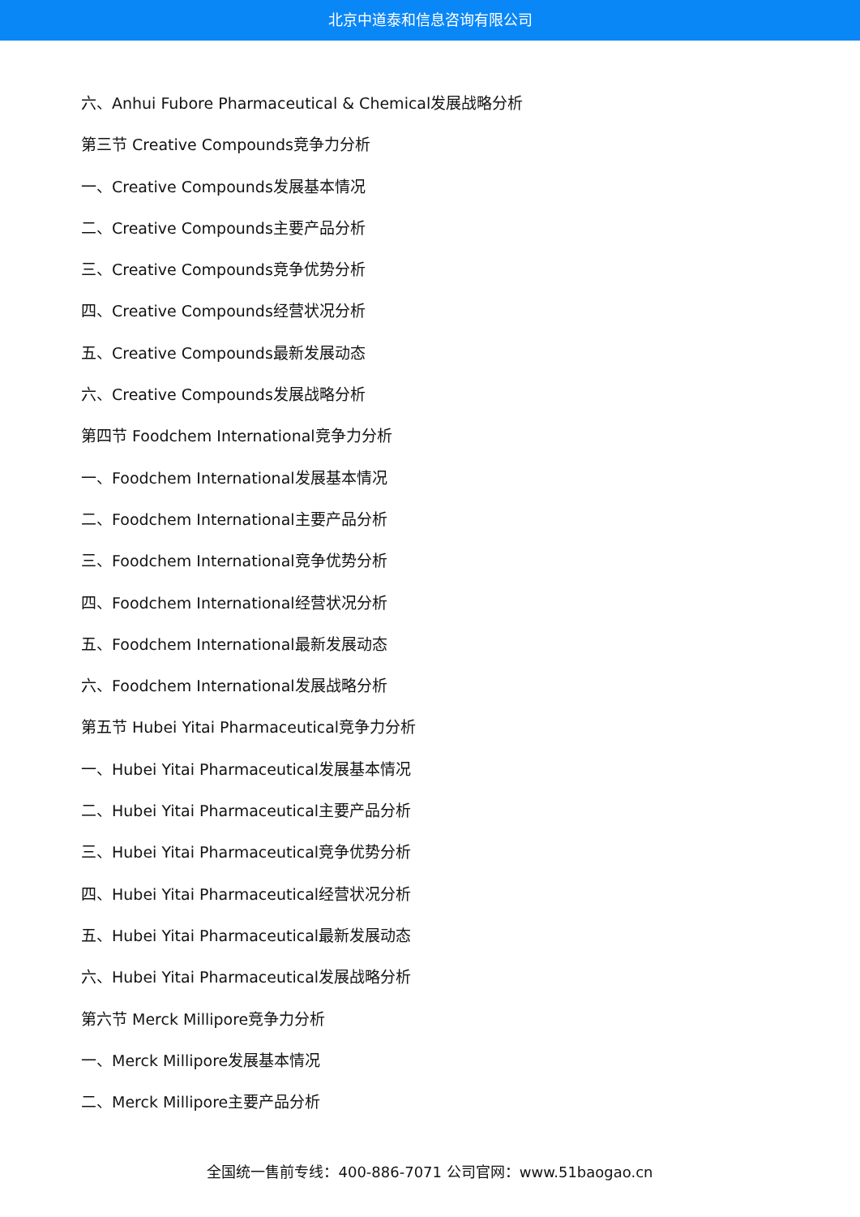北京中道泰和信息咨询有限公司
六、Anhui Fubore Pharmaceutical & Chemical发展战略分析
第三节 Creative Compounds竞争力分析
一、Creative Compounds发展基本情况
二、Creative Compounds主要产品分析
三、Creative Compounds竞争优势分析
四、Creative Compounds经营状况分析
五、Creative Compounds最新发展动态
六、Creative Compounds发展战略分析
第四节 Foodchem International竞争力分析
一、Foodchem International发展基本情况
二、Foodchem International主要产品分析
三、Foodchem International竞争优势分析
四、Foodchem International经营状况分析
五、Foodchem International最新发展动态
六、Foodchem International发展战略分析
第五节 Hubei Yitai Pharmaceutical竞争力分析
一、Hubei Yitai Pharmaceutical发展基本情况
二、Hubei Yitai Pharmaceutical主要产品分析
三、Hubei Yitai Pharmaceutical竞争优势分析
四、Hubei Yitai Pharmaceutical经营状况分析
五、Hubei Yitai Pharmaceutical最新发展动态
六、Hubei Yitai Pharmaceutical发展战略分析
第六节 Merck Millipore竞争力分析
一、Merck Millipore发展基本情况
二、Merck Millipore主要产品分析
全国统一售前专线：400-886-7071 公司官网：www.51baogao.cn